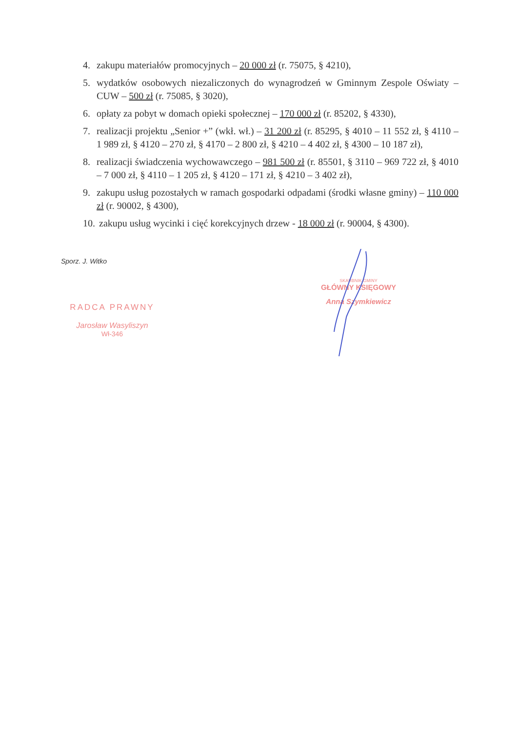4. zakupu materiałów promocyjnych – 20 000 zł (r. 75075, § 4210),
5. wydatków osobowych niezaliczonych do wynagrodzeń w Gminnym Zespole Oświaty – CUW – 500 zł (r. 75085, § 3020),
6. opłaty za pobyt w domach opieki społecznej – 170 000 zł (r. 85202, § 4330),
7. realizacji projektu „Senior +” (wkł. wł.) – 31 200 zł (r. 85295, § 4010 – 11 552 zł, § 4110 – 1 989 zł, § 4120 – 270 zł, § 4170 – 2 800 zł, § 4210 – 4 402 zł, § 4300 – 10 187 zł),
8. realizacji świadczenia wychowawczego – 981 500 zł (r. 85501, § 3110 – 969 722 zł, § 4010 – 7 000 zł, § 4110 – 1 205 zł, § 4120 – 171 zł, § 4210 – 3 402 zł),
9. zakupu usług pozostałych w ramach gospodarki odpadami (środki własne gminy) – 110 000 zł (r. 90002, § 4300),
10. zakupu usług wycinki i cięć korekcyjnych drzew - 18 000 zł (r. 90004, § 4300).
Sporz. J. Witko
RADCA PRAWNY
Jarosław Wasyliszyn
Wł-346
SKARBNIK GMINY
GŁÓWNY KSIĘGOWY
Anna Szymkiewicz